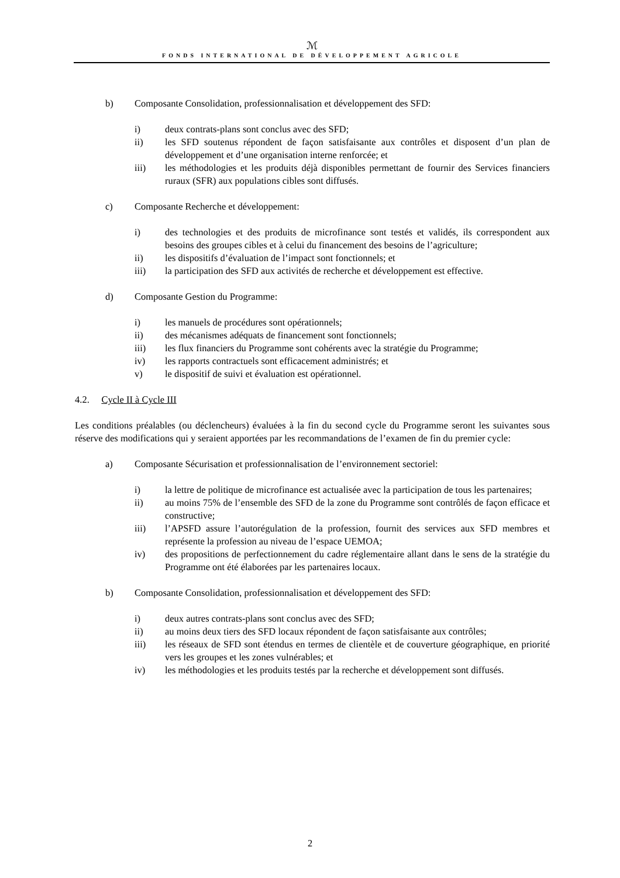ℳ
FONDS INTERNATIONAL DE DÉVELOPPEMENT AGRICOLE
b) Composante Consolidation, professionnalisation et développement des SFD:
i) deux contrats-plans sont conclus avec des SFD;
ii) les SFD soutenus répondent de façon satisfaisante aux contrôles et disposent d’un plan de développement et d’une organisation interne renforcée; et
iii) les méthodologies et les produits déjà disponibles permettant de fournir des Services financiers ruraux (SFR) aux populations cibles sont diffusés.
c) Composante Recherche et développement:
i) des technologies et des produits de microfinance sont testés et validés, ils correspondent aux besoins des groupes cibles et à celui du financement des besoins de l’agriculture;
ii) les dispositifs d’évaluation de l’impact sont fonctionnels; et
iii) la participation des SFD aux activités de recherche et développement est effective.
d) Composante Gestion du Programme:
i) les manuels de procédures sont opérationnels;
ii) des mécanismes adéquats de financement sont fonctionnels;
iii) les flux financiers du Programme sont cohérents avec la stratégie du Programme;
iv) les rapports contractuels sont efficacement administrés; et
v) le dispositif de suivi et évaluation est opérationnel.
4.2. Cycle II à Cycle III
Les conditions préalables (ou déclencheurs) évaluées à la fin du second cycle du Programme seront les suivantes sous réserve des modifications qui y seraient apportées par les recommandations de l’examen de fin du premier cycle:
a) Composante Sécurisation et professionnalisation de l’environnement sectoriel:
i) la lettre de politique de microfinance est actualisée avec la participation de tous les partenaires;
ii) au moins 75% de l’ensemble des SFD de la zone du Programme sont contrôlés de façon efficace et constructive;
iii) l’APSFD assure l’autorégulation de la profession, fournit des services aux SFD membres et représente la profession au niveau de l’espace UEMOA;
iv) des propositions de perfectionnement du cadre réglementaire allant dans le sens de la stratégie du Programme ont été élaborées par les partenaires locaux.
b) Composante Consolidation, professionnalisation et développement des SFD:
i) deux autres contrats-plans sont conclus avec des SFD;
ii) au moins deux tiers des SFD locaux répondent de façon satisfaisante aux contrôles;
iii) les réseaux de SFD sont étendus en termes de clientèle et de couverture géographique, en priorité vers les groupes et les zones vulnérables; et
iv) les méthodologies et les produits testés par la recherche et développement sont diffusés.
2